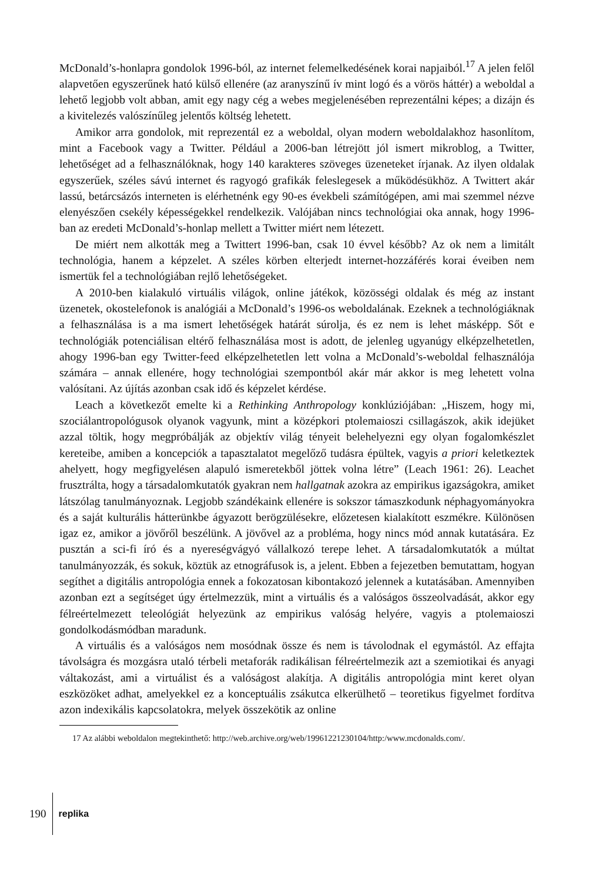McDonald’s-honlapra gondolok 1996-ból, az internet felemelkedésének korai napjaiból.<sup>17</sup> A jelen felől alapvetően egyszerűnek ható külső ellenére (az aranyszínű ív mint logó és a vörös háttér) a weboldal a lehető legjobb volt abban, amit egy nagy cég a webes megjelenésében reprezentálni képes; a dizájn és a kivitelezés valószínűleg jelentős költség lehetett.
Amikor arra gondolok, mit reprezentál ez a weboldal, olyan modern weboldalakhoz hasonlítom, mint a Facebook vagy a Twitter. Például a 2006-ban létrejött jól ismert mikroblog, a Twitter, lehetőséget ad a felhasználóknak, hogy 140 karakteres szöveges üzeneteket írjanak. Az ilyen oldalak egyszerűek, széles sávú internet és ragyogó grafikák feleslegesek a működésükhöz. A Twittert akár lassú, betárcsázós interneten is elérhetnénk egy 90-es évekbeli számítógépen, ami mai szemmel nézve elenyészően csekély képességekkel rendelkezik. Valójában nincs technológiai oka annak, hogy 1996-ban az eredeti McDonald’s-honlap mellett a Twitter miért nem létezett.
De miért nem alkották meg a Twittert 1996-ban, csak 10 évvel később? Az ok nem a limitált technológia, hanem a képzelet. A széles körben elterjedt internet-hozzáférés korai éveiben nem ismertük fel a technológiában rejlő lehetőségeket.
A 2010-ben kialakuló virtuális világok, online játékok, közösségi oldalak és még az instant üzenetek, okostelefonok is analógiái a McDonald’s 1996-os weboldalának. Ezeknek a technológiáknak a felhasználása is a ma ismert lehetőségek határát súrolja, és ez nem is lehet másképp. Sőt e technológiák potenciálisan eltérő felhasználása most is adott, de jelenleg ugyanúgy elképzelhetetlen, ahogy 1996-ban egy Twitter-feed elképzelhetetlen lett volna a McDonald’s-weboldal felhasználója számára – annak ellenére, hogy technológiai szempontból akár már akkor is meg lehetett volna valósítani. Az újítás azonban csak idő és képzelet kérdése.
Leach a következőt emelte ki a Rethinking Anthropology konklúziójában: „Hiszem, hogy mi, szociálantropológusok olyanok vagyunk, mint a középkori ptolemaioszi csillagászok, akik idejüket azzal töltik, hogy megpróbálják az objektív világ tényeit belehelyezni egy olyan fogalomkészlet kereteibe, amiben a koncepciók a tapasztalatot megelőző tudásra épültek, vagyis a priori keletkeztek ahelyett, hogy megfigyelésen alapuló ismeretekből jöttek volna létre” (Leach 1961: 26). Leachet frusztrálta, hogy a társadalomkutatók gyakran nem hallgatnak azokra az empirikus igazságokra, amiket látszólag tanulmányoznak. Legjobb szándékaink ellenére is sokszor támaszkodunk néphagyományokra és a saját kulturális hátterünkbe ágyazott berögzülésekre, előzetesen kialakított eszmékre. Különösen igaz ez, amikor a jövőről beszélünk. A jövővel az a probléma, hogy nincs mód annak kutatására. Ez pusztán a sci-fi író és a nyereségvágyó vállalkozó terepe lehet. A társadalomkutatók a múltat tanulmányozzák, és sokuk, köztük az etnográfusok is, a jelent. Ebben a fejezetben bemutattam, hogyan segíthet a digitális antropológia ennek a fokozatosan kibontakozó jelennek a kutatásában. Amennyiben azonban ezt a segítséget úgy értelmezzük, mint a virtuális és a valóságos összeolvadását, akkor egy félreértelmezett teleológiát helyezünk az empirikus valóság helyére, vagyis a ptolemaioszi gondolkodásmódban maradunk.
A virtuális és a valóságos nem mosódnak össze és nem is távolodnak el egymástól. Az effajta távolságra és mozgásra utaló térbeli metaforák radikálisan félreértelmezik azt a szemiotikai és anyagi váltakozást, ami a virtuálist és a valóságost alakítja. A digitális antropológia mint keret olyan eszközöket adhat, amelyekkel ez a konceptuális zsákutca elkerülhető – teoretikus figyelmet fordítva azon indexikális kapcsolatokra, melyek összekötik az online
17 Az alábbi weboldalon megtekinthető: http://web.archive.org/web/19961221230104/http:/www.mcdonalds.com/.
190
replika